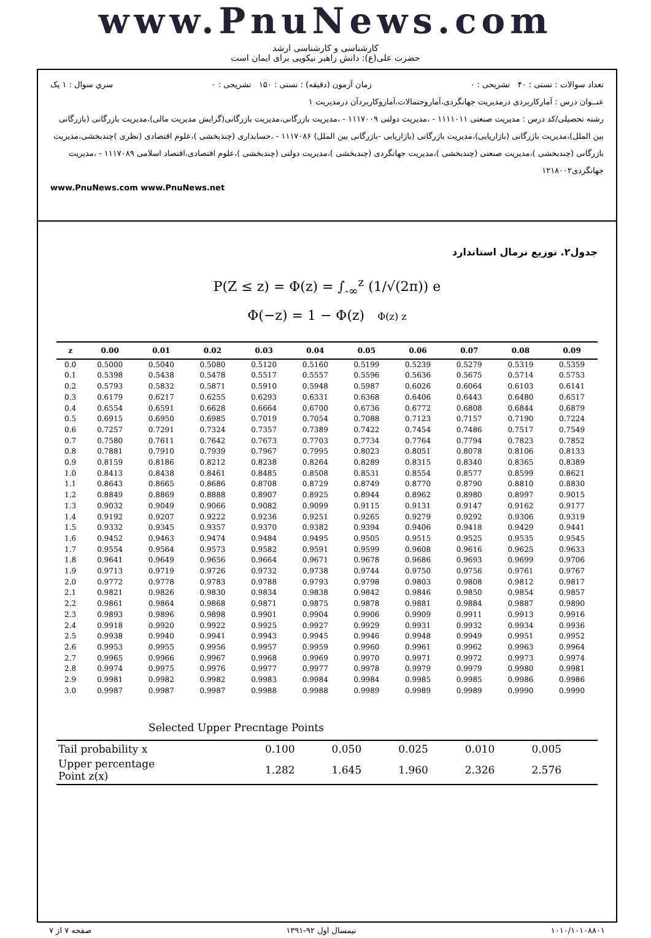www.PnuNews.com
کارشناسی و کارشناسی ارشد
حضرت علی(ع): دانش راهبر نیکویی برای ایمان است
تعداد سوالات : تستی : ۴۰ تشریحی : ۰ زمان آزمون (دقیقه) : تستی : ۱۵۰ تشریحی : ۰ سري سوال : ۱ یک
عنــوان درس : آمارکاربردی درمدیریت جهانگردی،آماروحتمالات،آماروکاربردآن درمدیریت ۱
رشته تحصیلی/کد درس : مدیریت صنعتی ۱۱۱۱۰۱۱ - ،مدیریت دولتی ۱۱۱۷۰۰۹ - ،مدیریت بازرگانی،مدیریت بازرگانی(گرایش مدیریت مالی)،مدیریت بازرگانی (بازرگانی بین الملل)،مدیریت بازرگانی (بازاریابی)،مدیریت بازرگانی (بازاریابی -بازرگانی بین الملل) ۱۱۱۷۰۸۶ - ،حسابداری (چندبخشی )،علوم اقتصادی (نظری )چندبخشی،مدیریت بازرگانی (چندبخشی )،مدیریت صنعتی (چندبخشی )،مدیریت جهانگردی (چندبخشی )،مدیریت دولتی (چندبخشی )،علوم اقتصادی،اقتصاد اسلامی ۱۱۱۷۰۸۹ - ،مدیریت جهانگردی۱۲۱۸۰۰۲
www.PnuNews.com www.PnuNews.net
جدول۲. توزیع نرمال استاندارد
P(Z ≤ z) = Φ(z) = ∫<sub>-∞</sub><sup>z</sup> (1/√(2π)) e
Φ(−z) = 1 − Φ(z) Φ(z) z
| z | 0.00 | 0.01 | 0.02 | 0.03 | 0.04 | 0.05 | 0.06 | 0.07 | 0.08 | 0.09 |
| --- | --- | --- | --- | --- | --- | --- | --- | --- | --- | --- |
| 0.0 | 0.5000 | 0.5040 | 0.5080 | 0.5120 | 0.5160 | 0.5199 | 0.5239 | 0.5279 | 0.5319 | 0.5359 |
| 0.1 | 0.5398 | 0.5438 | 0.5478 | 0.5517 | 0.5557 | 0.5596 | 0.5636 | 0.5675 | 0.5714 | 0.5753 |
| 0.2 | 0.5793 | 0.5832 | 0.5871 | 0.5910 | 0.5948 | 0.5987 | 0.6026 | 0.6064 | 0.6103 | 0.6141 |
| 0.3 | 0.6179 | 0.6217 | 0.6255 | 0.6293 | 0.6331 | 0.6368 | 0.6406 | 0.6443 | 0.6480 | 0.6517 |
| 0.4 | 0.6554 | 0.6591 | 0.6628 | 0.6664 | 0.6700 | 0.6736 | 0.6772 | 0.6808 | 0.6844 | 0.6879 |
| 0.5 | 0.6915 | 0.6950 | 0.6985 | 0.7019 | 0.7054 | 0.7088 | 0.7123 | 0.7157 | 0.7190 | 0.7224 |
| 0.6 | 0.7257 | 0.7291 | 0.7324 | 0.7357 | 0.7389 | 0.7422 | 0.7454 | 0.7486 | 0.7517 | 0.7549 |
| 0.7 | 0.7580 | 0.7611 | 0.7642 | 0.7673 | 0.7703 | 0.7734 | 0.7764 | 0.7794 | 0.7823 | 0.7852 |
| 0.8 | 0.7881 | 0.7910 | 0.7939 | 0.7967 | 0.7995 | 0.8023 | 0.8051 | 0.8078 | 0.8106 | 0.8133 |
| 0.9 | 0.8159 | 0.8186 | 0.8212 | 0.8238 | 0.8264 | 0.8289 | 0.8315 | 0.8340 | 0.8365 | 0.8389 |
| 1.0 | 0.8413 | 0.8438 | 0.8461 | 0.8485 | 0.8508 | 0.8531 | 0.8554 | 0.8577 | 0.8599 | 0.8621 |
| 1.1 | 0.8643 | 0.8665 | 0.8686 | 0.8708 | 0.8729 | 0.8749 | 0.8770 | 0.8790 | 0.8810 | 0.8830 |
| 1.2 | 0.8849 | 0.8869 | 0.8888 | 0.8907 | 0.8925 | 0.8944 | 0.8962 | 0.8980 | 0.8997 | 0.9015 |
| 1.3 | 0.9032 | 0.9049 | 0.9066 | 0.9082 | 0.9099 | 0.9115 | 0.9131 | 0.9147 | 0.9162 | 0.9177 |
| 1.4 | 0.9192 | 0.9207 | 0.9222 | 0.9236 | 0.9251 | 0.9265 | 0.9279 | 0.9292 | 0.9306 | 0.9319 |
| 1.5 | 0.9332 | 0.9345 | 0.9357 | 0.9370 | 0.9382 | 0.9394 | 0.9406 | 0.9418 | 0.9429 | 0.9441 |
| 1.6 | 0.9452 | 0.9463 | 0.9474 | 0.9484 | 0.9495 | 0.9505 | 0.9515 | 0.9525 | 0.9535 | 0.9545 |
| 1.7 | 0.9554 | 0.9564 | 0.9573 | 0.9582 | 0.9591 | 0.9599 | 0.9608 | 0.9616 | 0.9625 | 0.9633 |
| 1.8 | 0.9641 | 0.9649 | 0.9656 | 0.9664 | 0.9671 | 0.9678 | 0.9686 | 0.9693 | 0.9699 | 0.9706 |
| 1.9 | 0.9713 | 0.9719 | 0.9726 | 0.9732 | 0.9738 | 0.9744 | 0.9750 | 0.9756 | 0.9761 | 0.9767 |
| 2.0 | 0.9772 | 0.9778 | 0.9783 | 0.9788 | 0.9793 | 0.9798 | 0.9803 | 0.9808 | 0.9812 | 0.9817 |
| 2.1 | 0.9821 | 0.9826 | 0.9830 | 0.9834 | 0.9838 | 0.9842 | 0.9846 | 0.9850 | 0.9854 | 0.9857 |
| 2.2 | 0.9861 | 0.9864 | 0.9868 | 0.9871 | 0.9875 | 0.9878 | 0.9881 | 0.9884 | 0.9887 | 0.9890 |
| 2.3 | 0.9893 | 0.9896 | 0.9898 | 0.9901 | 0.9904 | 0.9906 | 0.9909 | 0.9911 | 0.9913 | 0.9916 |
| 2.4 | 0.9918 | 0.9920 | 0.9922 | 0.9925 | 0.9927 | 0.9929 | 0.9931 | 0.9932 | 0.9934 | 0.9936 |
| 2.5 | 0.9938 | 0.9940 | 0.9941 | 0.9943 | 0.9945 | 0.9946 | 0.9948 | 0.9949 | 0.9951 | 0.9952 |
| 2.6 | 0.9953 | 0.9955 | 0.9956 | 0.9957 | 0.9959 | 0.9960 | 0.9961 | 0.9962 | 0.9963 | 0.9964 |
| 2.7 | 0.9965 | 0.9966 | 0.9967 | 0.9968 | 0.9969 | 0.9970 | 0.9971 | 0.9972 | 0.9973 | 0.9974 |
| 2.8 | 0.9974 | 0.9975 | 0.9976 | 0.9977 | 0.9977 | 0.9978 | 0.9979 | 0.9979 | 0.9980 | 0.9981 |
| 2.9 | 0.9981 | 0.9982 | 0.9982 | 0.9983 | 0.9984 | 0.9984 | 0.9985 | 0.9985 | 0.9986 | 0.9986 |
| 3.0 | 0.9987 | 0.9987 | 0.9987 | 0.9988 | 0.9988 | 0.9989 | 0.9989 | 0.9989 | 0.9990 | 0.9990 |
Selected Upper Precntage Points
| Tail probability x | 0.100 | 0.050 | 0.025 | 0.010 | 0.005 |
| Upper percentage Point z(x) | 1.282 | 1.645 | 1.960 | 2.326 | 2.576 |
۱۰۱۰/۱۰۱۰۸۸۰۱ نیمسال اول ۹۲-۱۳۹۱ صفحه ۷ از ۷